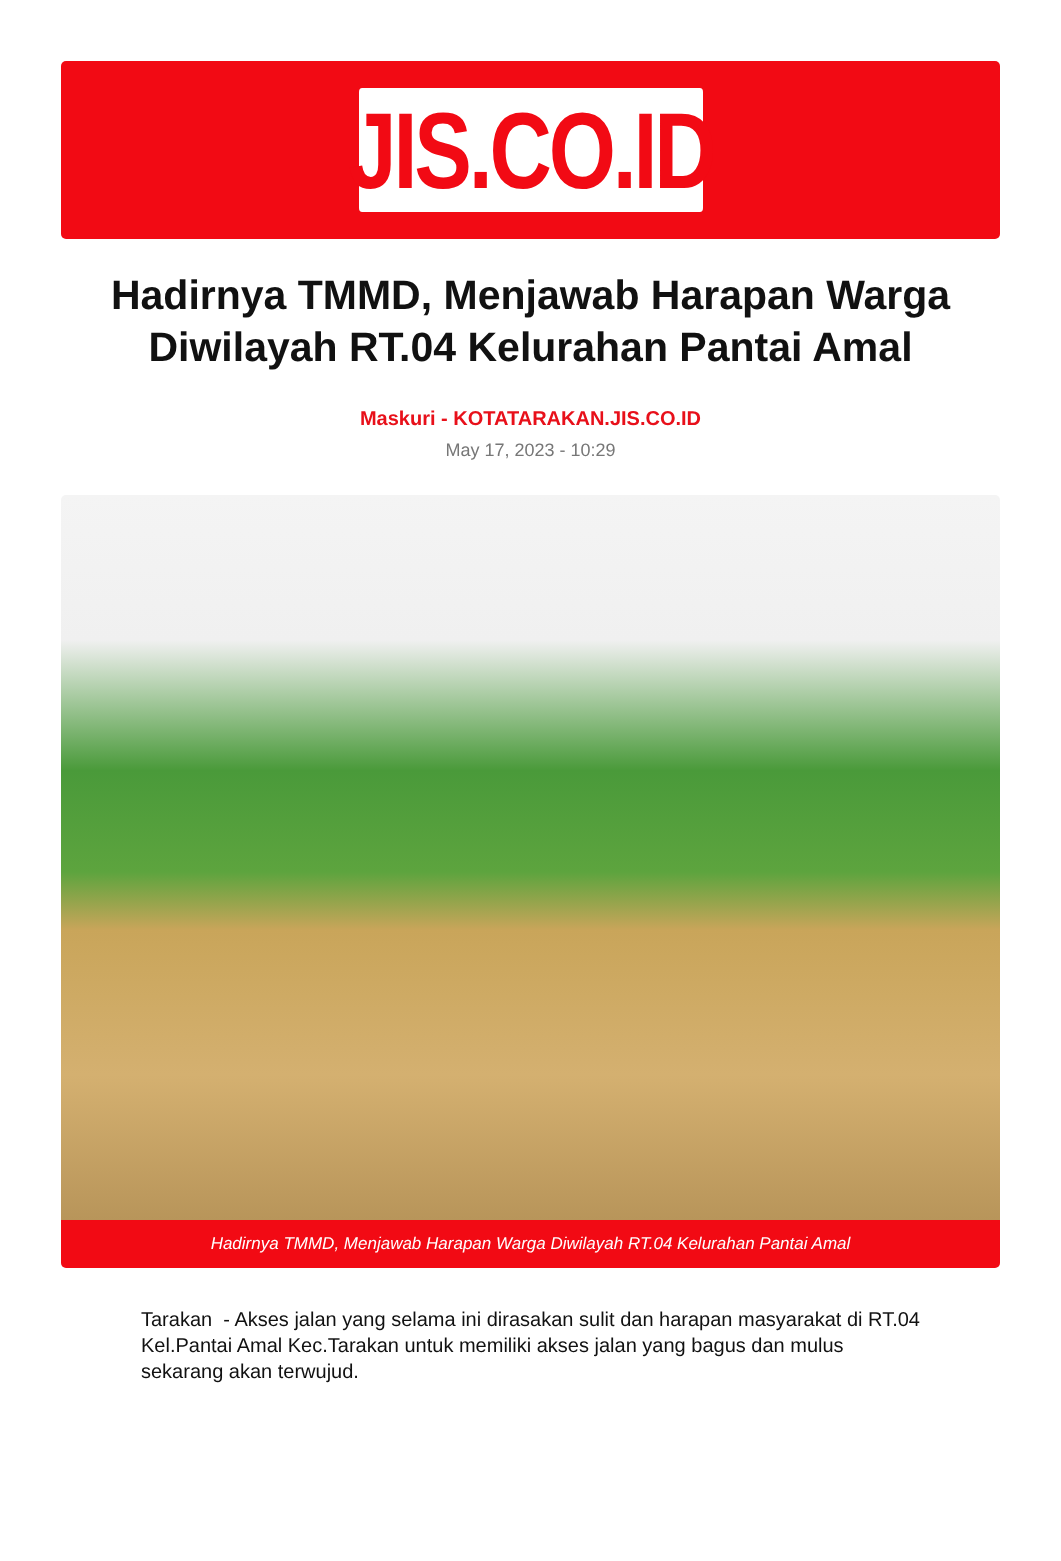JIS.CO.ID
Hadirnya TMMD, Menjawab Harapan Warga Diwilayah RT.04 Kelurahan Pantai Amal
Maskuri - KOTATARAKAN.JIS.CO.ID
May 17, 2023 - 10:29
Hadirnya TMMD, Menjawab Harapan Warga Diwilayah RT.04 Kelurahan Pantai Amal
Tarakan - Akses jalan yang selama ini dirasakan sulit dan harapan masyarakat di RT.04 Kel.Pantai Amal Kec.Tarakan untuk memiliki akses jalan yang bagus dan mulus sekarang akan terwujud.